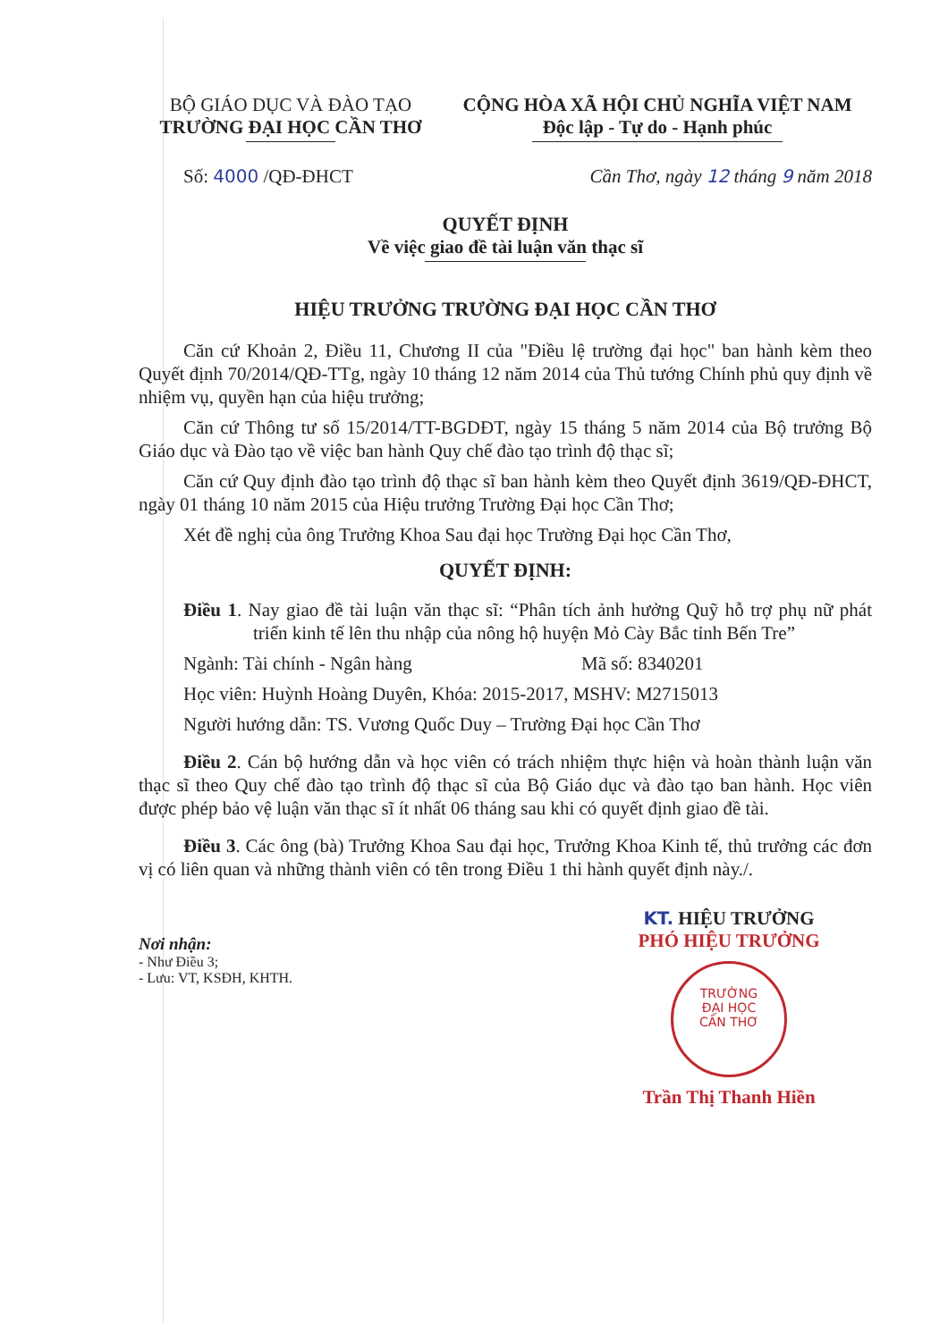BỘ GIÁO DỤC VÀ ĐÀO TẠO
TRƯỜNG ĐẠI HỌC CẦN THƠ
CỘNG HÒA XÃ HỘI CHỦ NGHĨA VIỆT NAM
Độc lập - Tự do - Hạnh phúc
Số: 4000 /QĐ-ĐHCT Cần Thơ, ngày 12 tháng 9 năm 2018
QUYẾT ĐỊNH
Về việc giao đề tài luận văn thạc sĩ
HIỆU TRƯỞNG TRƯỜNG ĐẠI HỌC CẦN THƠ
Căn cứ Khoản 2, Điều 11, Chương II của "Điều lệ trường đại học" ban hành kèm theo Quyết định 70/2014/QĐ-TTg, ngày 10 tháng 12 năm 2014 của Thủ tướng Chính phủ quy định về nhiệm vụ, quyền hạn của hiệu trưởng;
Căn cứ Thông tư số 15/2014/TT-BGDĐT, ngày 15 tháng 5 năm 2014 của Bộ trưởng Bộ Giáo dục và Đào tạo về việc ban hành Quy chế đào tạo trình độ thạc sĩ;
Căn cứ Quy định đào tạo trình độ thạc sĩ ban hành kèm theo Quyết định 3619/QĐ-ĐHCT, ngày 01 tháng 10 năm 2015 của Hiệu trưởng Trường Đại học Cần Thơ;
Xét đề nghị của ông Trưởng Khoa Sau đại học Trường Đại học Cần Thơ,
QUYẾT ĐỊNH:
Điều 1. Nay giao đề tài luận văn thạc sĩ: “Phân tích ảnh hưởng Quỹ hỗ trợ phụ nữ phát triển kinh tế lên thu nhập của nông hộ huyện Mỏ Cày Bắc tỉnh Bến Tre”
Ngành: Tài chính - Ngân hàng Mã số: 8340201
Học viên: Huỳnh Hoàng Duyên, Khóa: 2015-2017, MSHV: M2715013
Người hướng dẫn: TS. Vương Quốc Duy – Trường Đại học Cần Thơ
Điều 2. Cán bộ hướng dẫn và học viên có trách nhiệm thực hiện và hoàn thành luận văn thạc sĩ theo Quy chế đào tạo trình độ thạc sĩ của Bộ Giáo dục và đào tạo ban hành. Học viên được phép bảo vệ luận văn thạc sĩ ít nhất 06 tháng sau khi có quyết định giao đề tài.
Điều 3. Các ông (bà) Trưởng Khoa Sau đại học, Trưởng Khoa Kinh tế, thủ trưởng các đơn vị có liên quan và những thành viên có tên trong Điều 1 thi hành quyết định này./.
Nơi nhận:
- Như Điều 3;
- Lưu: VT, KSĐH, KHTH.
KT. HIỆU TRƯỞNG
PHÓ HIỆU TRƯỞNG
TRƯỜNG
ĐẠI HỌC
CẦN THƠ
Trần Thị Thanh Hiền